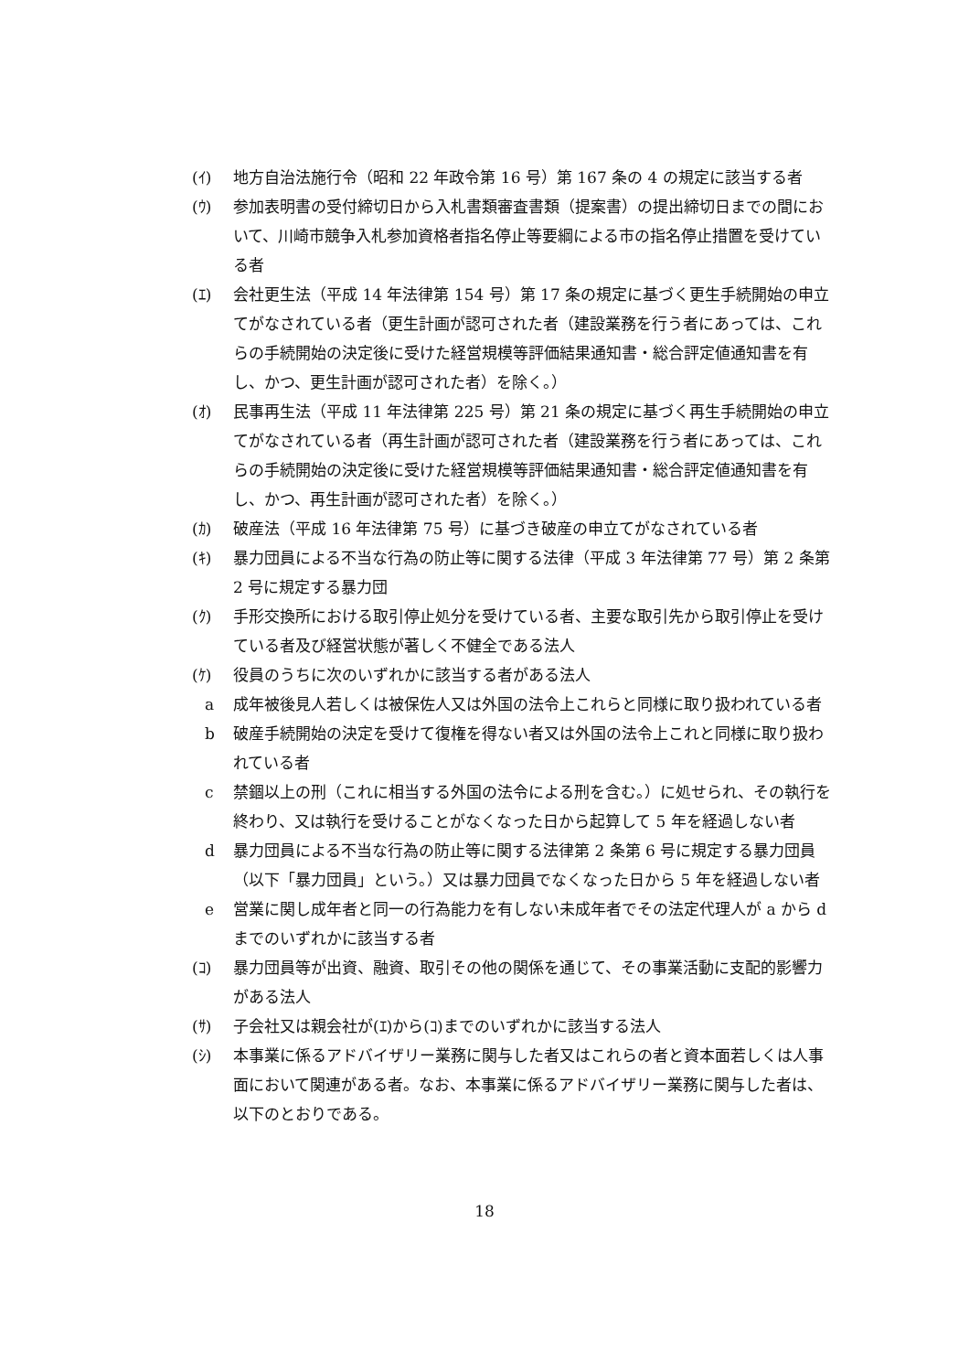(ｲ) 地方自治法施行令（昭和 22 年政令第 16 号）第 167 条の 4 の規定に該当する者
(ｳ) 参加表明書の受付締切日から入札書類審査書類（提案書）の提出締切日までの間において、川崎市競争入札参加資格者指名停止等要綱による市の指名停止措置を受けている者
(ｴ) 会社更生法（平成 14 年法律第 154 号）第 17 条の規定に基づく更生手続開始の申立てがなされている者（更生計画が認可された者（建設業務を行う者にあっては、これらの手続開始の決定後に受けた経営規模等評価結果通知書・総合評定値通知書を有し、かつ、更生計画が認可された者）を除く。）
(ｵ) 民事再生法（平成 11 年法律第 225 号）第 21 条の規定に基づく再生手続開始の申立てがなされている者（再生計画が認可された者（建設業務を行う者にあっては、これらの手続開始の決定後に受けた経営規模等評価結果通知書・総合評定値通知書を有し、かつ、再生計画が認可された者）を除く。）
(ｶ) 破産法（平成 16 年法律第 75 号）に基づき破産の申立てがなされている者
(ｷ) 暴力団員による不当な行為の防止等に関する法律（平成 3 年法律第 77 号）第 2 条第 2 号に規定する暴力団
(ｸ) 手形交換所における取引停止処分を受けている者、主要な取引先から取引停止を受けている者及び経営状態が著しく不健全である法人
(ｹ) 役員のうちに次のいずれかに該当する者がある法人
a 成年被後見人若しくは被保佐人又は外国の法令上これらと同様に取り扱われている者
b 破産手続開始の決定を受けて復権を得ない者又は外国の法令上これと同様に取り扱われている者
c 禁錮以上の刑（これに相当する外国の法令による刑を含む。）に処せられ、その執行を終わり、又は執行を受けることがなくなった日から起算して 5 年を経過しない者
d 暴力団員による不当な行為の防止等に関する法律第 2 条第 6 号に規定する暴力団員（以下「暴力団員」という。）又は暴力団員でなくなった日から 5 年を経過しない者
e 営業に関し成年者と同一の行為能力を有しない未成年者でその法定代理人が a から d までのいずれかに該当する者
(ｺ) 暴力団員等が出資、融資、取引その他の関係を通じて、その事業活動に支配的影響力がある法人
(ｻ) 子会社又は親会社が(ｴ)から(ｺ)までのいずれかに該当する法人
(ｼ) 本事業に係るアドバイザリー業務に関与した者又はこれらの者と資本面若しくは人事面において関連がある者。なお、本事業に係るアドバイザリー業務に関与した者は、以下のとおりである。
18